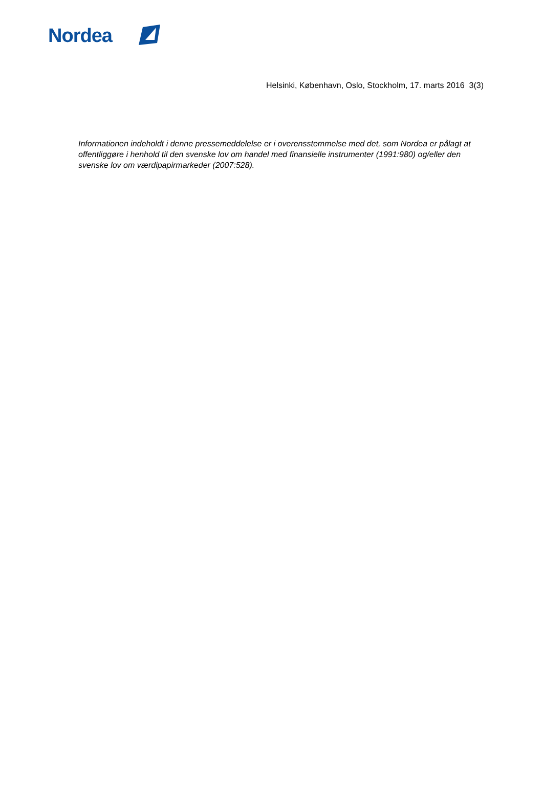Nordea
Helsinki, København, Oslo, Stockholm, 17. marts 2016 3(3)
Informationen indeholdt i denne pressemeddelelse er i overensstemmelse med det, som Nordea er pålagt at offentliggøre i henhold til den svenske lov om handel med finansielle instrumenter (1991:980) og/eller den svenske lov om værdipapirmarkeder (2007:528).